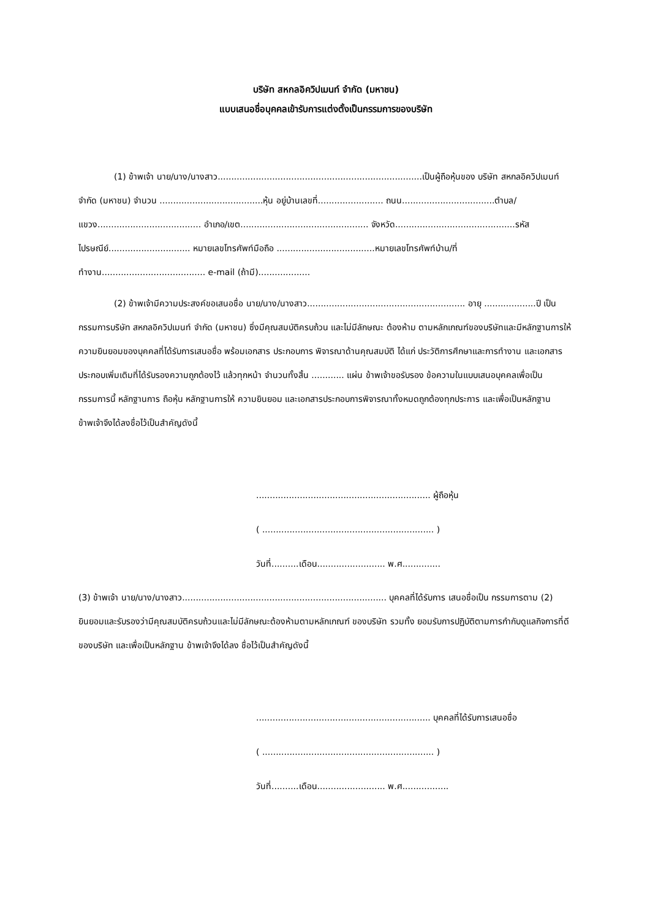บริษัท สหกลอิควิปเมนท์ จำกัด (มหาชน)
แบบเสนอชื่อบุคคลเข้ารับการแต่งตั้งเป็นกรรมการของบริษัท
(1) ข้าพเจ้า นาย/นาง/นางสาว...........................................................................เป็นผู้ถือหุ้นของ บริษัท สหกลอิควิปเมนท์ จำกัด (มหาชน) จำนวน ......................................หุ้น อยู่บ้านเลขที่........................ ถนน..................................ตำบล/แขวง...................................... อำเภอ/เขต............................................... จังหวัด............................................รหัสไปรษณีย์.............................. หมายเลขโทรศัพท์มือถือ ....................................หมายเลขโทรศัพท์บ้าน/ที่ทำงาน...................................... e-mail (ถ้ามี)...................
(2) ข้าพเจ้ามีความประสงค์ขอเสนอชื่อ นาย/นาง/นางสาว.......................................................... อายุ ...................ปี เป็นกรรมการบริษัท สหกลอิควิปเมนท์ จำกัด (มหาชน) ซึ่งมีคุณสมบัติครบถ้วน และไม่มีลักษณะ ต้องห้าม ตามหลักเกณฑ์ของบริษัทและมีหลักฐานการให้ความยินยอมของบุคคลที่ได้รับการเสนอชื่อ พร้อมเอกสาร ประกอบการ พิจารณาด้านคุณสมบัติ ได้แก่ ประวัติการศึกษาและการทำงาน และเอกสารประกอบเพิ่มเติมที่ได้รับรองความถูกต้องไว้ แล้วทุกหน้า จำนวนทั้งสิ้น ............ แผ่น ข้าพเจ้าขอรับรอง ข้อความในแบบเสนอบุคคลเพื่อเป็นกรรมการนี้ หลักฐานการ ถือหุ้น หลักฐานการให้ ความยินยอม และเอกสารประกอบการพิจารณาทั้งหมดถูกต้องทุกประการ และเพื่อเป็นหลักฐาน ข้าพเจ้าจึงได้ลงชื่อไว้เป็นสำคัญดังนี้
................................................................ ผู้ถือหุ้น
( ............................................................... )
วันที่..........เดือน......................... พ.ศ..............
(3) ข้าพเจ้า นาย/นาง/นางสาว........................................................................... บุคคลที่ได้รับการ เสนอชื่อเป็น กรรมการตาม (2) ยินยอมและรับรองว่ามีคุณสมบัติครบถ้วนและไม่มีลักษณะต้องห้ามตามหลักเกณฑ์ ของบริษัท รวมทั้ง ยอมรับการปฏิบัติตามการกำกับดูแลกิจการที่ดีของบริษัท และเพื่อเป็นหลักฐาน ข้าพเจ้าจึงได้ลง ชื่อไว้เป็นสำคัญดังนี้
................................................................ บุคคลที่ได้รับการเสนอชื่อ
( ............................................................... )
วันที่..........เดือน......................... พ.ศ.................